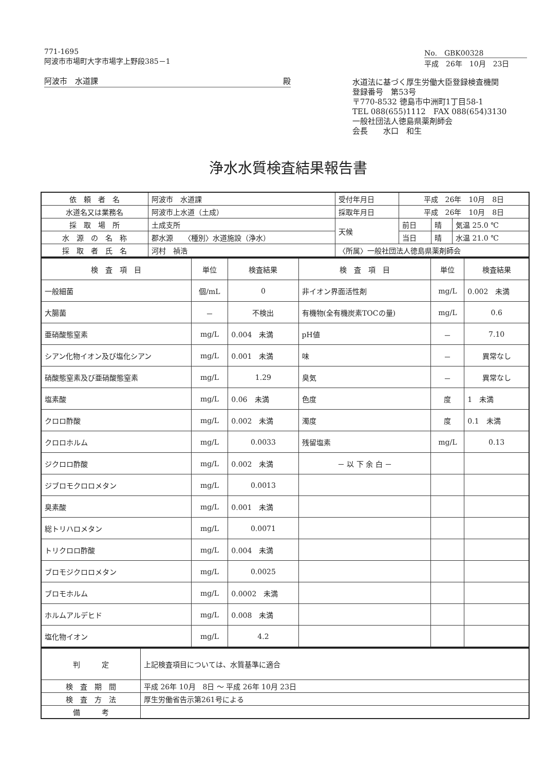771-1695
阿波市市場町大字市場字上野段385－1
阿波市　水道課 殿
No.　GBK00328
平成　26年　10月　23日
水道法に基づく厚生労働大臣登録検査機関
登録番号　第53号
〒770-8532 徳島市中洲町1丁目58-1
TEL 088(655)1112　FAX 088(654)3130
一般社団法人徳島県薬剤師会
会長　　水口　和生
浄水水質検査結果報告書
| 依 頼 者 名 | 阿波市 水道課 | 受付年月日 | 平成 26年 10月 8日 | | |
| 水道名又は業務名 | 阿波市上水道（土成） | 採取年月日 | 平成 26年 10月 8日 | | |
| 採 取 場 所 | 土成支所 | 天候 | 前日 | 晴 | 気温 25.0 ℃ |
| 水 源 の 名 称 | 郡水源 〈種別〉水道施設（浄水） | | 当日 | 晴 | 水温 21.0 ℃ |
| 採 取 者 氏 名 | 河村 禎浩 | 〈所属〉一般社団法人徳島県薬剤師会 | | | |
| 検 査 項 目 | 単位 | 検査結果 | 検 査 項 目 | 単位 | 検査結果 |
| --- | --- | --- | --- | --- | --- |
| 一般細菌 | 個/mL | 0 | 非イオン界面活性剤 | mg/L | 0.002 未満 |
| 大腸菌 | － | 不検出 | 有機物(全有機炭素TOCの量) | mg/L | 0.6 |
| 亜硝酸態窒素 | mg/L | 0.004 未満 | pH値 | － | 7.10 |
| シアン化物イオン及び塩化シアン | mg/L | 0.001 未満 | 味 | － | 異常なし |
| 硝酸態窒素及び亜硝酸態窒素 | mg/L | 1.29 | 臭気 | － | 異常なし |
| 塩素酸 | mg/L | 0.06 未満 | 色度 | 度 | 1 未満 |
| クロロ酢酸 | mg/L | 0.002 未満 | 濁度 | 度 | 0.1 未満 |
| クロロホルム | mg/L | 0.0033 | 残留塩素 | mg/L | 0.13 |
| ジクロロ酢酸 | mg/L | 0.002 未満 | － 以 下 余 白 － | | |
| ジブロモクロロメタン | mg/L | 0.0013 | | | |
| 臭素酸 | mg/L | 0.001 未満 | | | |
| 総トリハロメタン | mg/L | 0.0071 | | | |
| トリクロロ酢酸 | mg/L | 0.004 未満 | | | |
| ブロモジクロロメタン | mg/L | 0.0025 | | | |
| ブロモホルム | mg/L | 0.0002 未満 | | | |
| ホルムアルデヒド | mg/L | 0.008 未満 | | | |
| 塩化物イオン | mg/L | 4.2 | | | |
| 判 定 | 上記検査項目については、水質基準に適合 |
| 検 査 期 間 | 平成 26年 10月 8日 ～ 平成 26年 10月 23日 |
| 検 査 方 法 | 厚生労働省告示第261号による |
| 備 考 | |